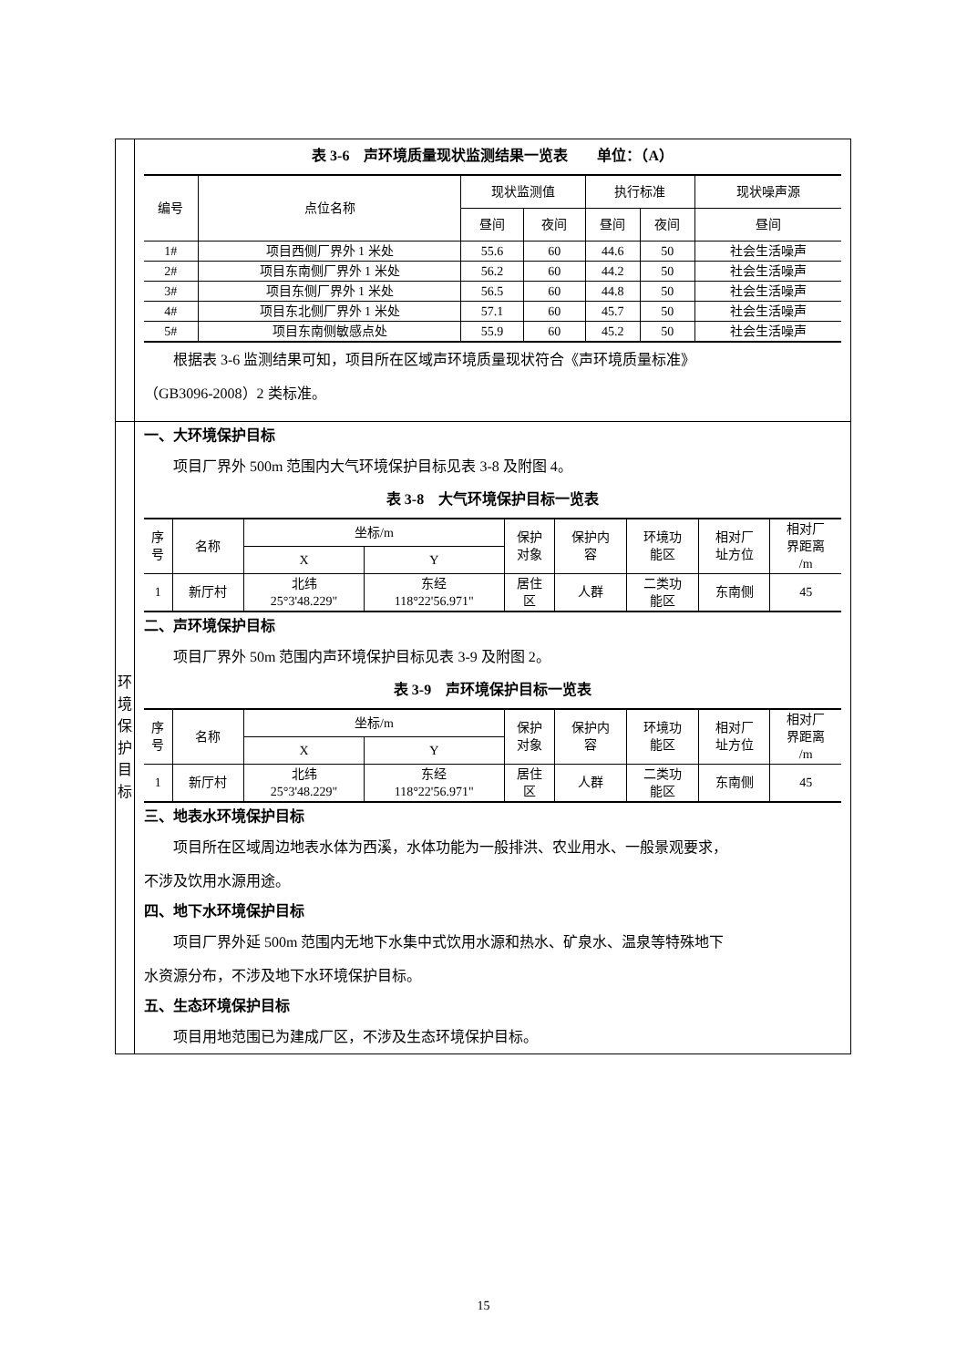| | 表 3-6 声环境质量现状监测结果一览表 单位：（A） / 编号 / 点位名称 / 现状监测值 / / 执行标准 / / 现状噪声源 / / --- / --- / --- / --- / --- / --- / --- / / / / 昼间 / 夜间 / 昼间 / 夜间 / 昼间 / / 1# / 项目西侧厂界外 1 米处 / 55.6 / 60 / 44.6 / 50 / 社会生活噪声 / / 2# / 项目东南侧厂界外 1 米处 / 56.2 / 60 / 44.2 / 50 / 社会生活噪声 / / 3# / 项目东侧厂界外 1 米处 / 56.5 / 60 / 44.8 / 50 / 社会生活噪声 / / 4# / 项目东北侧厂界外 1 米处 / 57.1 / 60 / 45.7 / 50 / 社会生活噪声 / / 5# / 项目东南侧敏感点处 / 55.9 / 60 / 45.2 / 50 / 社会生活噪声 / 根据表 3-6 监测结果可知，项目所在区域声环境质量现状符合《声环境质量标准》 （GB3096-2008）2 类标准。 |
| 环 境 保 护 目 标 | 一、大环境保护目标 项目厂界外 500m 范围内大气环境保护目标见表 3-8 及附图 4。 表 3-8 大气环境保护目标一览表 / 序 号 / 名称 / 坐标/m / / 保护 对象 / 保护内 容 / 环境功 能区 / 相对厂 址方位 / 相对厂 界距离 /m / / --- / --- / --- / --- / --- / --- / --- / --- / --- / / / / X / Y / / / / / / / 1 / 新厅村 / 北纬 25°3'48.229" / 东经 118°22'56.971" / 居住 区 / 人群 / 二类功 能区 / 东南侧 / 45 / 二、声环境保护目标 项目厂界外 50m 范围内声环境保护目标见表 3-9 及附图 2。 表 3-9 声环境保护目标一览表 / 序 号 / 名称 / 坐标/m / / 保护 对象 / 保护内 容 / 环境功 能区 / 相对厂 址方位 / 相对厂 界距离 /m / / --- / --- / --- / --- / --- / --- / --- / --- / --- / / / / X / Y / / / / / / / 1 / 新厅村 / 北纬 25°3'48.229" / 东经 118°22'56.971" / 居住 区 / 人群 / 二类功 能区 / 东南侧 / 45 / 三、地表水环境保护目标 项目所在区域周边地表水体为西溪，水体功能为一般排洪、农业用水、一般景观要求， 不涉及饮用水源用途。 四、地下水环境保护目标 项目厂界外延 500m 范围内无地下水集中式饮用水源和热水、矿泉水、温泉等特殊地下 水资源分布，不涉及地下水环境保护目标。 五、生态环境保护目标 项目用地范围已为建成厂区，不涉及生态环境保护目标。 |
15